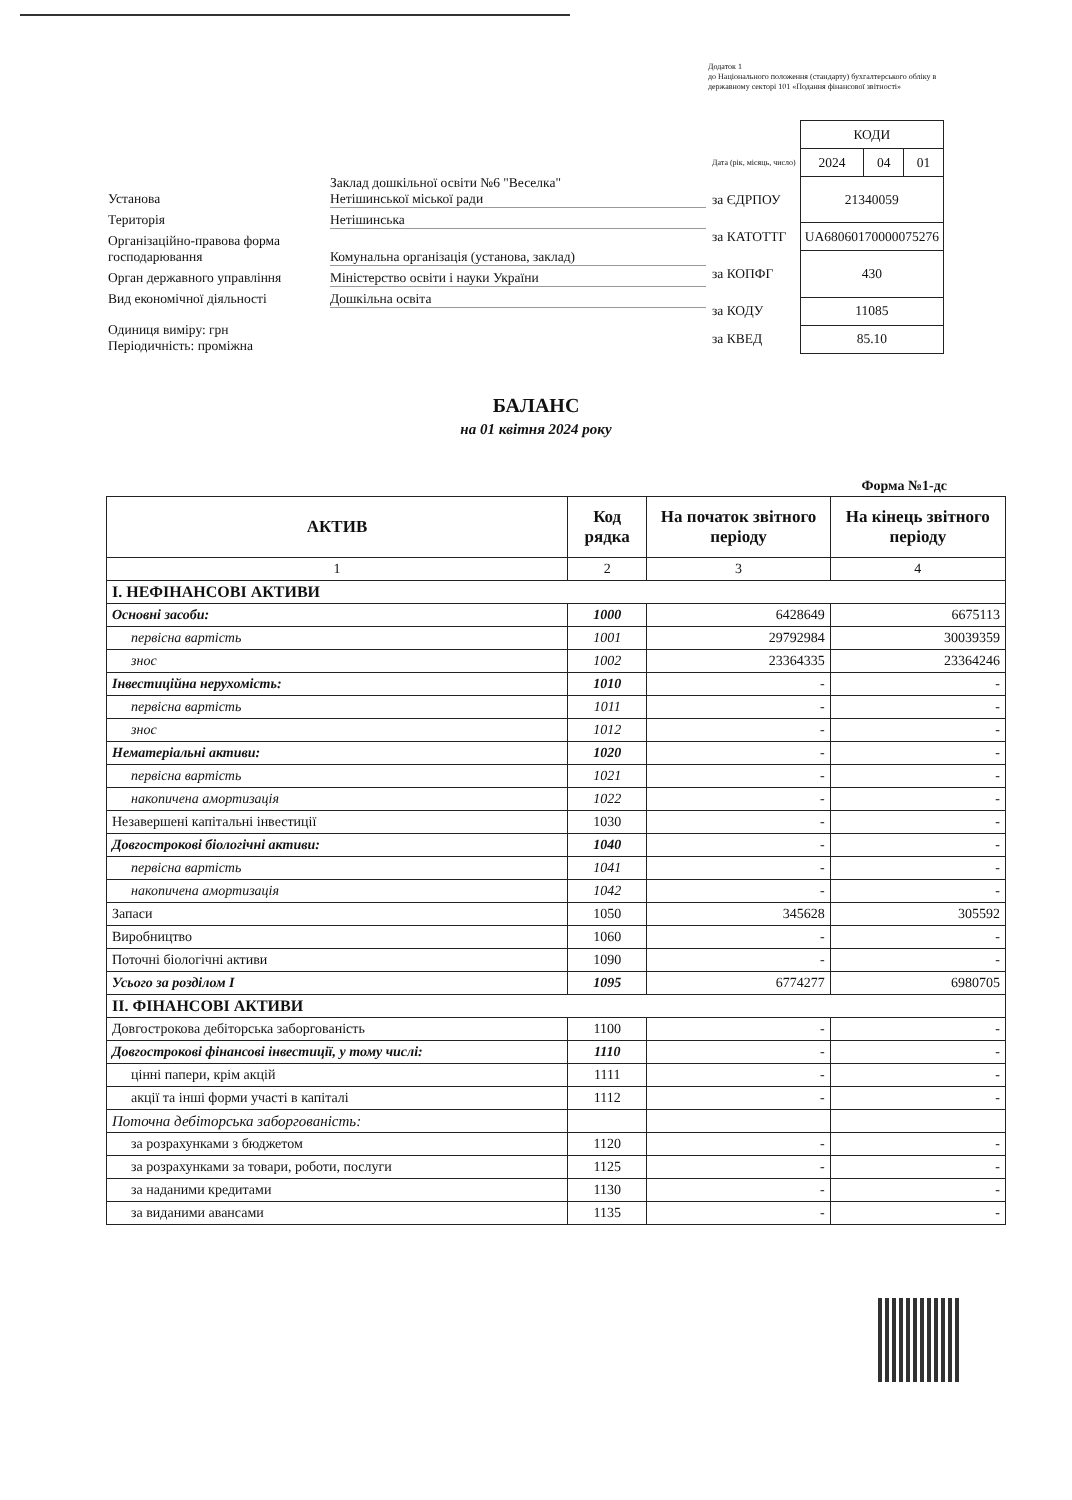Додаток 1
до Національного положення (стандарту) бухгалтерського обліку в державному секторі 101 «Подання фінансової звітності»
Установа
Заклад дошкільної освіти №6 "Веселка"
Нетішинської міської ради
Територія Нетішинська
Організаційно-правова форма господарювання
Комунальна організація (установа, заклад)
Орган державного управління Міністерство освіти і науки України
Вид економічної діяльності Дошкільна освіта
Одиниця виміру: грн
Періодичність: проміжна
| | КОДИ | | |
| Дата (рік, місяць, число) | 2024 | 04 | 01 |
| за ЄДРПОУ | 21340059 | | |
| за КАТОТТГ | UA68060170000075276 | | |
| за КОПФГ | 430 | | |
| за КОДУ | 11085 | | |
| за КВЕД | 85.10 | | |
БАЛАНС
на 01 квітня 2024 року
Форма №1-дс
| АКТИВ | Код рядка | На початок звітного періоду | На кінець звітного періоду |
| --- | --- | --- | --- |
| 1 | 2 | 3 | 4 |
| І. НЕФІНАНСОВІ АКТИВИ | | | |
| Основні засоби: | 1000 | 6428649 | 6675113 |
| первісна вартість | 1001 | 29792984 | 30039359 |
| знос | 1002 | 23364335 | 23364246 |
| Інвестиційна нерухомість: | 1010 | - | - |
| первісна вартість | 1011 | - | - |
| знос | 1012 | - | - |
| Нематеріальні активи: | 1020 | - | - |
| первісна вартість | 1021 | - | - |
| накопичена амортизація | 1022 | - | - |
| Незавершені капітальні інвестиції | 1030 | - | - |
| Довгострокові біологічні активи: | 1040 | - | - |
| первісна вартість | 1041 | - | - |
| накопичена амортизація | 1042 | - | - |
| Запаси | 1050 | 345628 | 305592 |
| Виробництво | 1060 | - | - |
| Поточні біологічні активи | 1090 | - | - |
| Усього за розділом I | 1095 | 6774277 | 6980705 |
| ІІ. ФІНАНСОВІ АКТИВИ | | | |
| Довгострокова дебіторська заборгованість | 1100 | - | - |
| Довгострокові фінансові інвестиції, у тому числі: | 1110 | - | - |
| цінні папери, крім акцій | 1111 | - | - |
| акції та інші форми участі в капіталі | 1112 | - | - |
| Поточна дебіторська заборгованість: | | | |
| за розрахунками з бюджетом | 1120 | - | - |
| за розрахунками за товари, роботи, послуги | 1125 | - | - |
| за наданими кредитами | 1130 | - | - |
| за виданими авансами | 1135 | - | - |